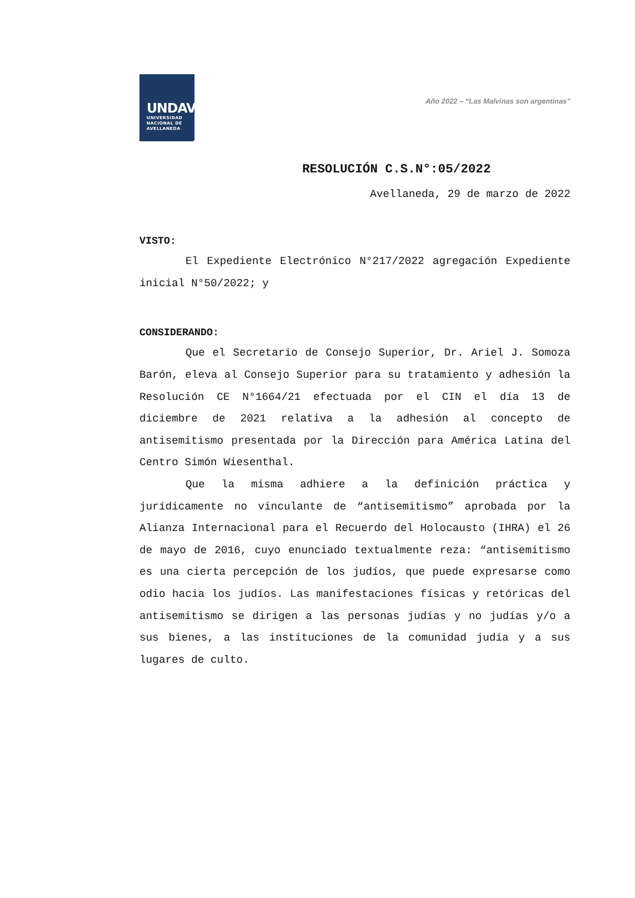UNDAV
UNIVERSIDAD
NACIONAL DE
AVELLANEDA
Año 2022 – “Las Malvinas son argentinas”
RESOLUCIÓN C.S.N°:05/2022
Avellaneda, 29 de marzo de 2022
VISTO:
El Expediente Electrónico N°217/2022 agregación Expediente inicial N°50/2022; y
CONSIDERANDO:
Que el Secretario de Consejo Superior, Dr. Ariel J. Somoza Barón, eleva al Consejo Superior para su tratamiento y adhesión la Resolución CE N°1664/21 efectuada por el CIN el día 13 de diciembre de 2021 relativa a la adhesión al concepto de antisemitismo presentada por la Dirección para América Latina del Centro Simón Wiesenthal.
Que la misma adhiere a la definición práctica y jurídicamente no vinculante de “antisemitismo” aprobada por la Alianza Internacional para el Recuerdo del Holocausto (IHRA) el 26 de mayo de 2016, cuyo enunciado textualmente reza: “antisemitismo es una cierta percepción de los judíos, que puede expresarse como odio hacia los judíos. Las manifestaciones físicas y retóricas del antisemitismo se dirigen a las personas judías y no judías y/o a sus bienes, a las instituciones de la comunidad judía y a sus lugares de culto.